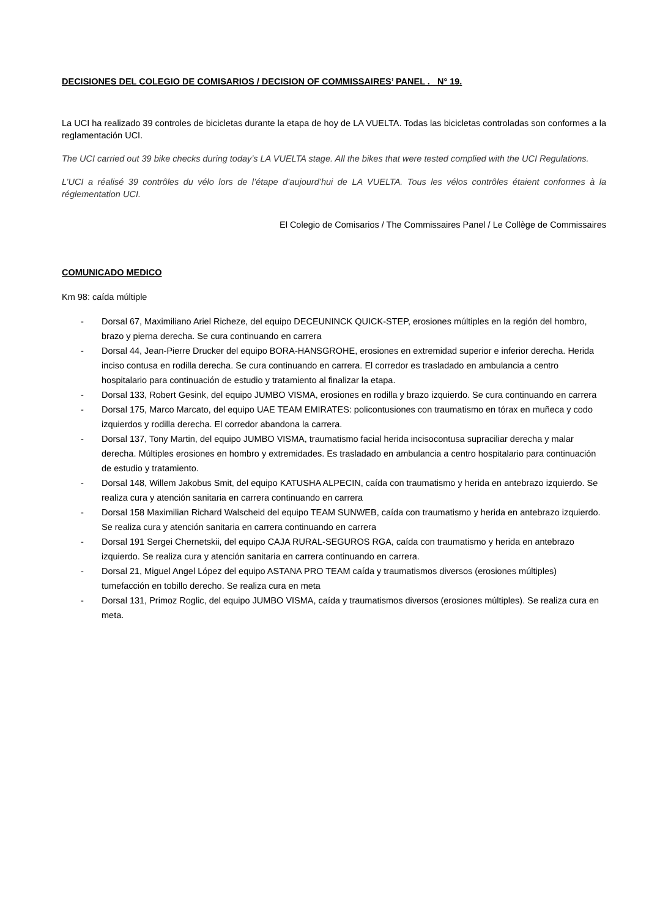DECISIONES DEL COLEGIO DE COMISARIOS / DECISION OF COMMISSAIRES’ PANEL . N° 19.
La UCI ha realizado 39 controles de bicicletas durante la etapa de hoy de LA VUELTA. Todas las bicicletas controladas son conformes a la reglamentación UCI.
The UCI carried out 39 bike checks during today’s LA VUELTA stage. All the bikes that were tested complied with the UCI Regulations.
L’UCI a réalisé 39 contrôles du vélo lors de l’étape d’aujourd’hui de LA VUELTA. Tous les vélos contrôles étaient conformes à la réglementation UCI.
El Colegio de Comisarios / The Commissaires Panel / Le Collège de Commissaires
COMUNICADO MEDICO
Km 98: caída múltiple
- Dorsal 67, Maximiliano Ariel Richeze, del equipo DECEUNINCK QUICK-STEP, erosiones múltiples en la región del hombro, brazo y pierna derecha. Se cura continuando en carrera
- Dorsal 44, Jean-Pierre Drucker del equipo BORA-HANSGROHE, erosiones en extremidad superior e inferior derecha. Herida inciso contusa en rodilla derecha. Se cura continuando en carrera. El corredor es trasladado en ambulancia a centro hospitalario para continuación de estudio y tratamiento al finalizar la etapa.
- Dorsal 133, Robert Gesink, del equipo JUMBO VISMA, erosiones en rodilla y brazo izquierdo. Se cura continuando en carrera
- Dorsal 175, Marco Marcato, del equipo UAE TEAM EMIRATES: policontusiones con traumatismo en tórax en muñeca y codo izquierdos y rodilla derecha. El corredor abandona la carrera.
- Dorsal 137, Tony Martin, del equipo JUMBO VISMA, traumatismo facial herida incisocontusa supraciliar derecha y malar derecha. Múltiples erosiones en hombro y extremidades. Es trasladado en ambulancia a centro hospitalario para continuación de estudio y tratamiento.
- Dorsal 148, Willem Jakobus Smit, del equipo KATUSHA ALPECIN, caída con traumatismo y herida en antebrazo izquierdo. Se realiza cura y atención sanitaria en carrera continuando en carrera
- Dorsal 158 Maximilian Richard Walscheid del equipo TEAM SUNWEB, caída con traumatismo y herida en antebrazo izquierdo. Se realiza cura y atención sanitaria en carrera continuando en carrera
- Dorsal 191 Sergei Chernetskii, del equipo CAJA RURAL-SEGUROS RGA, caída con traumatismo y herida en antebrazo izquierdo. Se realiza cura y atención sanitaria en carrera continuando en carrera.
- Dorsal 21, Miguel Angel López del equipo ASTANA PRO TEAM caída y traumatismos diversos (erosiones múltiples) tumefacción en tobillo derecho. Se realiza cura en meta
- Dorsal 131, Primoz Roglic, del equipo JUMBO VISMA, caída y traumatismos diversos (erosiones múltiples). Se realiza cura en meta.